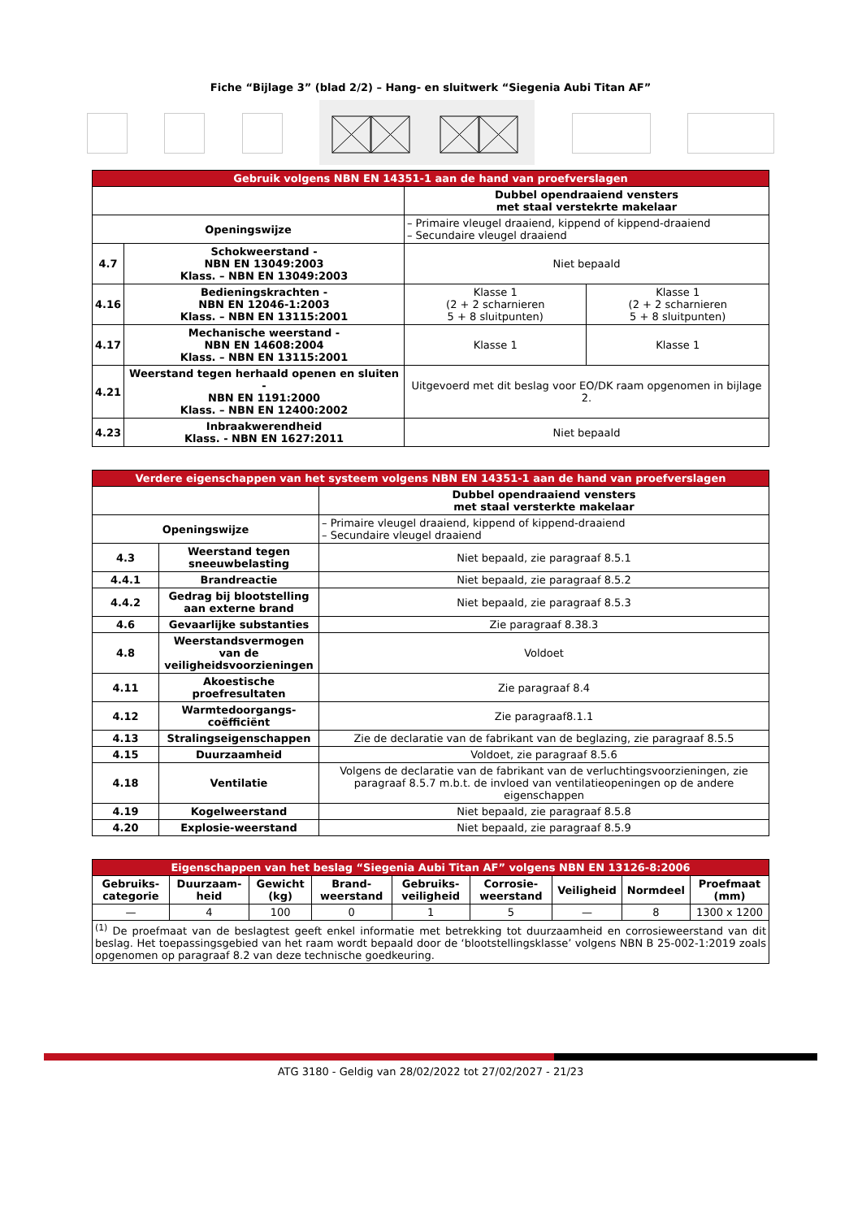Fiche “Bijlage 3” (blad 2/2) – Hang- en sluitwerk “Siegenia Aubi Titan AF”
| Gebruik volgens NBN EN 14351-1 aan de hand van proefverslagen | | | |
| --- | --- | --- | --- |
| | | Dubbel opendraaiend vensters met staal verstekrte makelaar | |
| Openingswijze | | – Primaire vleugel draaiend, kippend of kippend-draaiend – Secundaire vleugel draaiend | |
| 4.7 | Schokweerstand - NBN EN 13049:2003 Klass. – NBN EN 13049:2003 | Niet bepaald | |
| 4.16 | Bedieningskrachten - NBN EN 12046-1:2003 Klass. – NBN EN 13115:2001 | Klasse 1 (2 + 2 scharnieren 5 + 8 sluitpunten) | Klasse 1 (2 + 2 scharnieren 5 + 8 sluitpunten) |
| 4.17 | Mechanische weerstand - NBN EN 14608:2004 Klass. – NBN EN 13115:2001 | Klasse 1 | Klasse 1 |
| 4.21 | Weerstand tegen herhaald openen en sluiten - NBN EN 1191:2000 Klass. – NBN EN 12400:2002 | Uitgevoerd met dit beslag voor EO/DK raam opgenomen in bijlage 2. | |
| 4.23 | Inbraakwerendheid Klass. - NBN EN 1627:2011 | Niet bepaald | |
| Verdere eigenschappen van het systeem volgens NBN EN 14351-1 aan de hand van proefverslagen | | |
| --- | --- | --- |
| | | Dubbel opendraaiend vensters met staal versterkte makelaar |
| Openingswijze | | – Primaire vleugel draaiend, kippend of kippend-draaiend – Secundaire vleugel draaiend |
| 4.3 | Weerstand tegen sneeuwbelasting | Niet bepaald, zie paragraaf 8.5.1 |
| 4.4.1 | Brandreactie | Niet bepaald, zie paragraaf 8.5.2 |
| 4.4.2 | Gedrag bij blootstelling aan externe brand | Niet bepaald, zie paragraaf 8.5.3 |
| 4.6 | Gevaarlijke substanties | Zie paragraaf 8.38.3 |
| 4.8 | Weerstandsvermogen van de veiligheidsvoorzieningen | Voldoet |
| 4.11 | Akoestische proefresultaten | Zie paragraaf 8.4 |
| 4.12 | Warmtedoorgangs-coëfficiënt | Zie paragraaf8.1.1 |
| 4.13 | Stralingseigenschappen | Zie de declaratie van de fabrikant van de beglazing, zie paragraaf 8.5.5 |
| 4.15 | Duurzaamheid | Voldoet, zie paragraaf 8.5.6 |
| 4.18 | Ventilatie | Volgens de declaratie van de fabrikant van de verluchtingsvoorzieningen, zie paragraaf 8.5.7 m.b.t. de invloed van ventilatieopeningen op de andere eigenschappen |
| 4.19 | Kogelweerstand | Niet bepaald, zie paragraaf 8.5.8 |
| 4.20 | Explosie-weerstand | Niet bepaald, zie paragraaf 8.5.9 |
| Eigenschappen van het beslag “Siegenia Aubi Titan AF” volgens NBN EN 13126-8:2006 | | | | | | | | |
| --- | --- | --- | --- | --- | --- | --- | --- | --- |
| Gebruiks-categorie | Duurzaam-heid | Gewicht (kg) | Brand-weerstand | Gebruiks-veiligheid | Corrosie-weerstand | Veiligheid | Normdeel | Proefmaat (mm) |
| — | 4 | 100 | 0 | 1 | 5 | — | 8 | 1300 x 1200 |
| <sup>(1)</sup> De proefmaat van de beslagtest geeft enkel informatie met betrekking tot duurzaamheid en corrosieweerstand van dit beslag. Het toepassingsgebied van het raam wordt bepaald door de ‘blootstellingsklasse’ volgens NBN B 25-002-1:2019 zoals opgenomen op paragraaf 8.2 van deze technische goedkeuring. | | | | | | | | |
ATG 3180 - Geldig van 28/02/2022 tot 27/02/2027 - 21/23